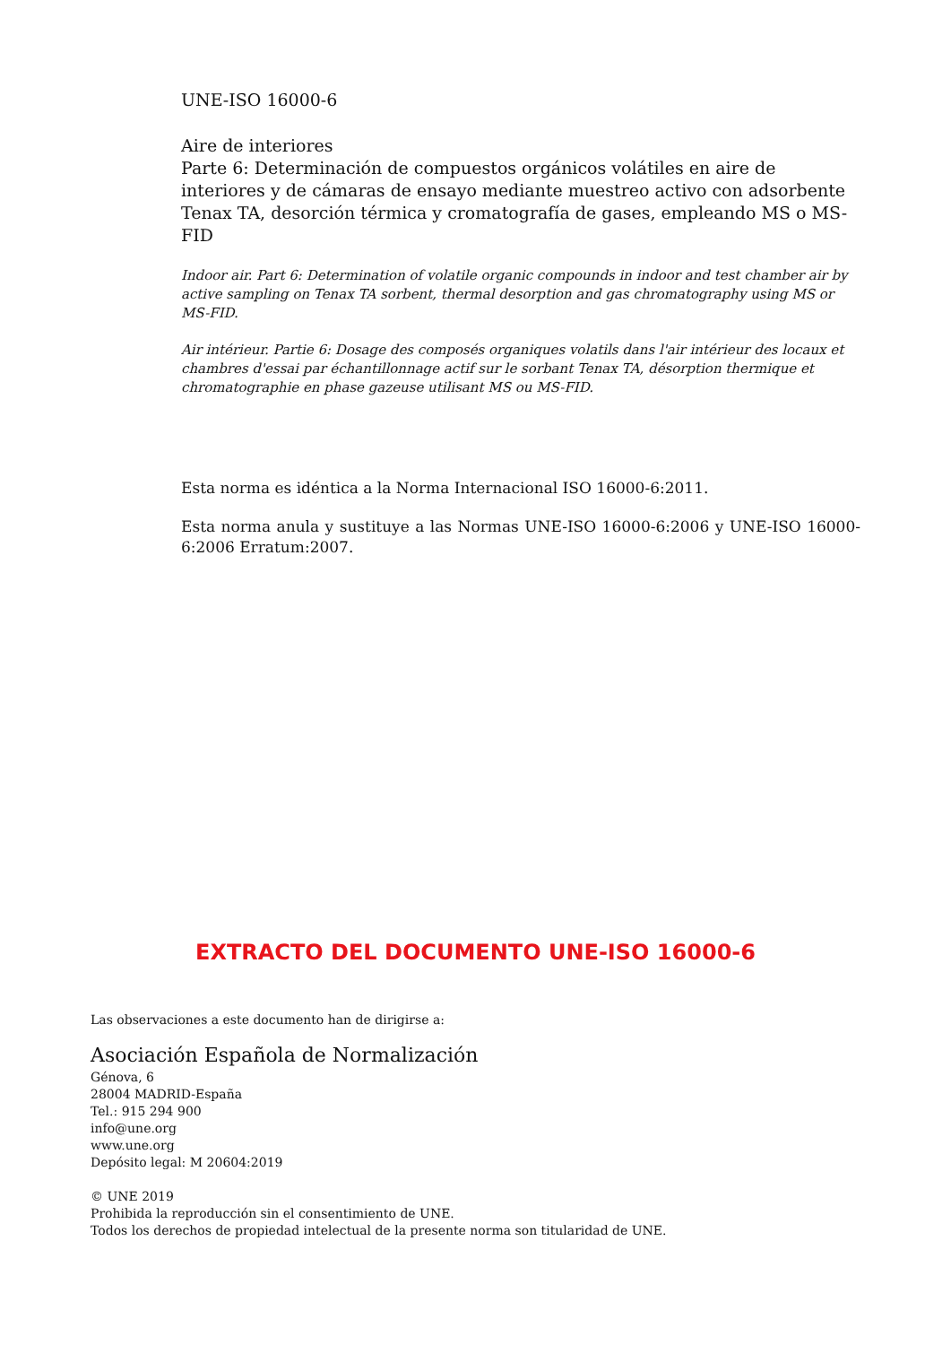UNE-ISO 16000-6
Aire de interiores
Parte 6: Determinación de compuestos orgánicos volátiles en aire de interiores y de cámaras de ensayo mediante muestreo activo con adsorbente Tenax TA, desorción térmica y cromatografía de gases, empleando MS o MS-FID
Indoor air. Part 6: Determination of volatile organic compounds in indoor and test chamber air by active sampling on Tenax TA sorbent, thermal desorption and gas chromatography using MS or MS-FID.
Air intérieur. Partie 6: Dosage des composés organiques volatils dans l'air intérieur des locaux et chambres d'essai par échantillonnage actif sur le sorbant Tenax TA, désorption thermique et chromatographie en phase gazeuse utilisant MS ou MS-FID.
Esta norma es idéntica a la Norma Internacional ISO 16000-6:2011.
Esta norma anula y sustituye a las Normas UNE-ISO 16000-6:2006 y UNE-ISO 16000-6:2006 Erratum:2007.
EXTRACTO DEL DOCUMENTO UNE-ISO 16000-6
Las observaciones a este documento han de dirigirse a:
Asociación Española de Normalización
Génova, 6
28004 MADRID-España
Tel.: 915 294 900
info@une.org
www.une.org
Depósito legal: M 20604:2019
© UNE 2019
Prohibida la reproducción sin el consentimiento de UNE.
Todos los derechos de propiedad intelectual de la presente norma son titularidad de UNE.